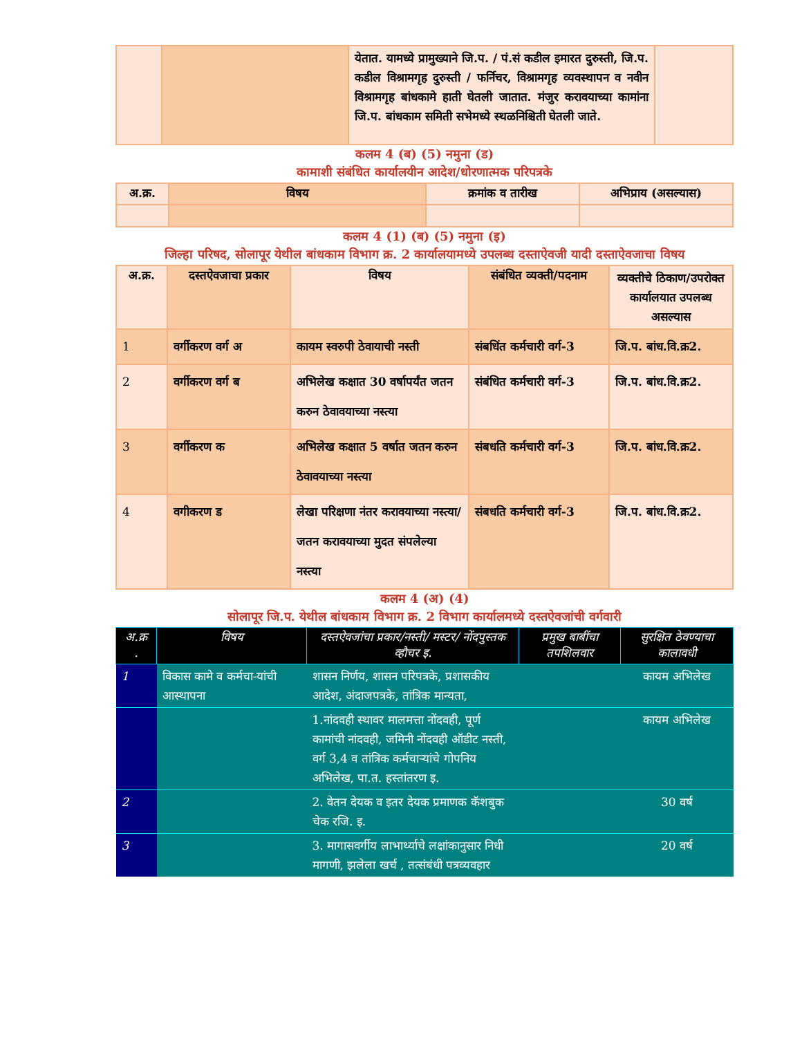| | | येतात. यामध्ये प्रामुख्याने जि.प. / पं.सं कडील इमारत दुरुस्ती, जि.प. कडील विश्रामगृह दुरुस्ती / फर्निचर, विश्रामगृह व्यवस्थापन व नवीन विश्रामगृह बांधकामे हाती घेतली जातात. मंजुर करावयाच्या कामांना जि.प. बांधकाम समिती सभेमध्ये स्थळनिश्चिती घेतली जाते. | |
कलम 4 (ब) (5) नमुना (ड)
कामाशी संबंधित कार्यालयीन आदेश/धोरणात्मक परिपत्रके
| अ.क्र. | विषय | क्रमांक व तारीख | अभिप्राय (असल्यास) |
| --- | --- | --- | --- |
कलम 4 (1) (ब) (5) नमुना (इ)
जिल्हा परिषद, सोलापूर येथील बांधकाम विभाग क्र. 2 कार्यालयामध्ये उपलब्ध दस्ताऐवजी यादी दस्ताऐवजाचा विषय
| अ.क्र. | दस्तऐवजाचा प्रकार | विषय | संबंधित व्यक्ती/पदनाम | व्यक्तीचे ठिकाण/उपरोक्त कार्यालयात उपलब्ध असल्यास |
| --- | --- | --- | --- | --- |
| 1 | वर्गीकरण वर्ग अ | कायम स्वरुपी ठेवायाची नस्ती | संबधिंत कर्मचारी वर्ग-3 | जि.प. बांध.वि.क्र2. |
| 2 | वर्गीकरण वर्ग ब | अभिलेख कक्षात 30 वर्षापर्यंत जतन करुन ठेवावयाच्या नस्त्या | संबंधित कर्मचारी वर्ग-3 | जि.प. बांध.वि.क्र2. |
| 3 | वर्गीकरण क | अभिलेख कक्षात 5 वर्षात जतन करुन ठेवावयाच्या नस्त्या | संबधति कर्मचारी वर्ग-3 | जि.प. बांध.वि.क्र2. |
| 4 | वगीकरण ड | लेखा परिक्षणा नंतर करावयाच्या नस्त्या/जतन करावयाच्या मुदत संपलेल्या नस्त्या | संबधति कर्मचारी वर्ग-3 | जि.प. बांध.वि.क्र2. |
कलम 4 (अ) (4)
सोलापूर जि.प. येथील बांधकाम विभाग क्र. 2 विभाग कार्यालमध्ये दस्तऐवजांची वर्गवारी
| अ.क्र . | विषय | दस्तऐवजांचा प्रकार/नस्ती/ मस्टर/ नोंदपुस्तक व्हौचर इ. | प्रमुख बाबींचा तपशिलवार | सुरक्षित ठेवण्याचा कालावधी |
| --- | --- | --- | --- | --- |
| 1 | विकास कामे व कर्मचा-यांची आस्थापना | शासन निर्णय, शासन परिपत्रके, प्रशासकीय आदेश, अंदाजपत्रके, तांत्रिक मान्यता, | | कायम अभिलेख |
| | | 1.नांदवही स्थावर मालमत्ता नोंदवही, पूर्ण कामांची नांदवही, जमिनी नोंदवही ऑडीट नस्ती, वर्ग 3,4 व तांत्रिक कर्मचाऱ्यांचे गोपनिय अभिलेख, पा.त. हस्तांतरण इ. | | कायम अभिलेख |
| 2 | | 2. वेतन देयक व इतर देयक प्रमाणक कॅशबुक चेक रजि. इ. | | 30 वर्ष |
| 3 | | 3. मागासवर्गीय लाभार्थ्याचे लक्षांकानुसार निधी मागणी, झलेला खर्च , तत्संबंधी पत्रव्यवहार | | 20 वर्ष |